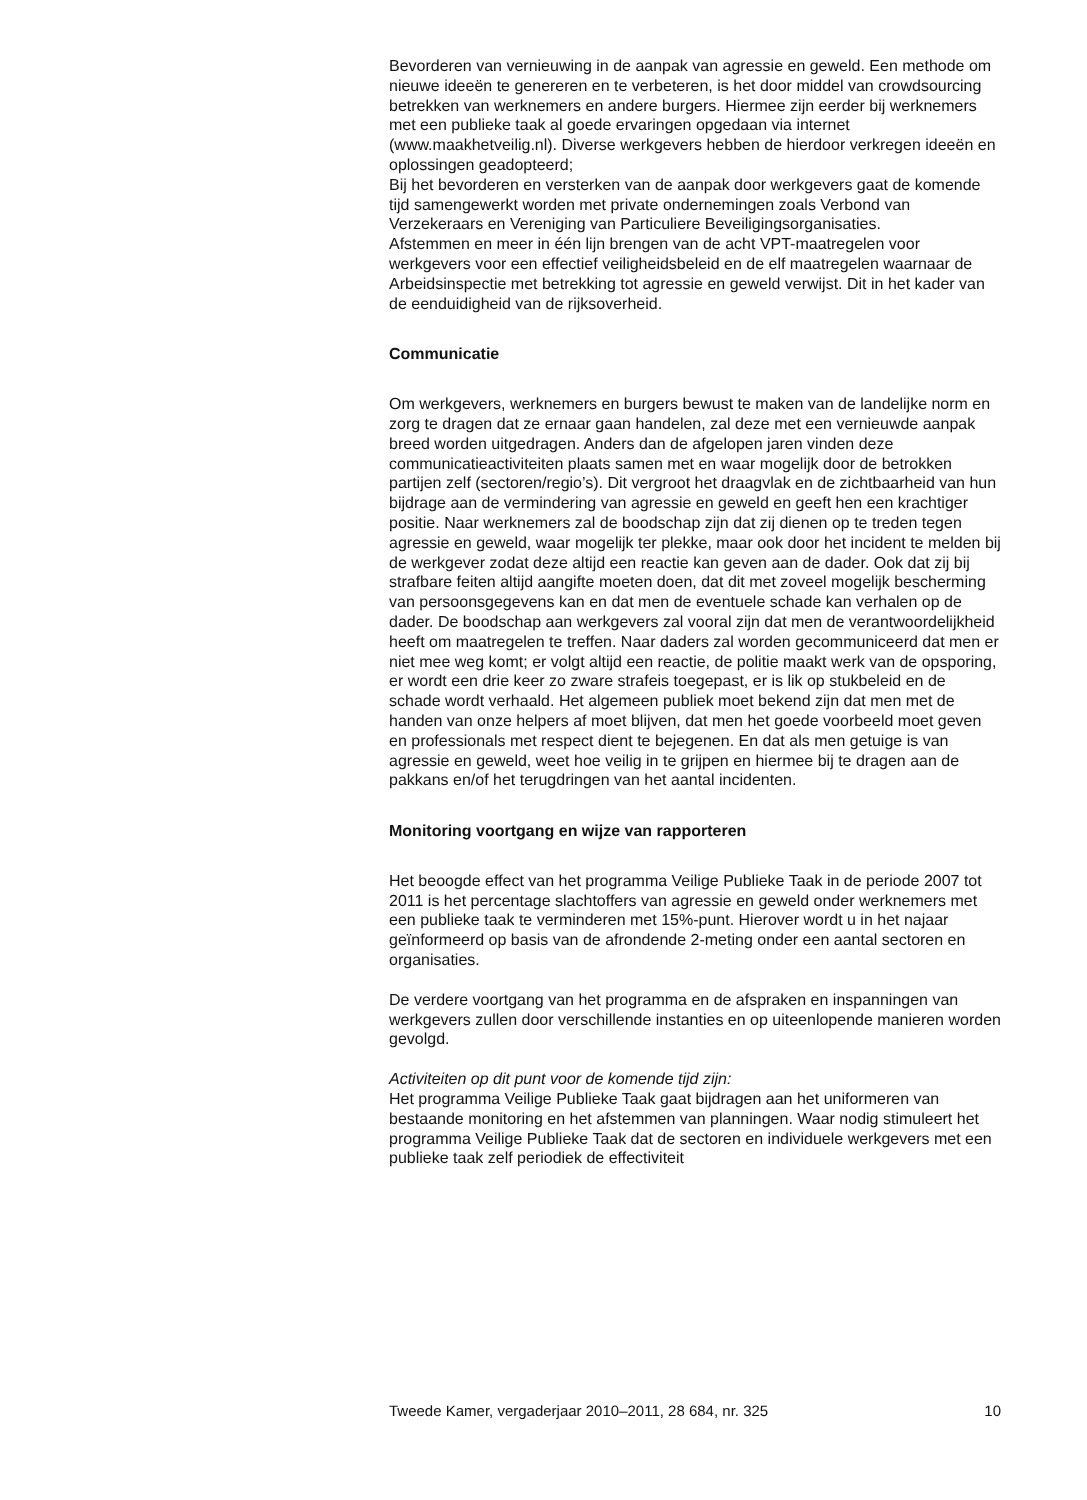Bevorderen van vernieuwing in de aanpak van agressie en geweld. Een methode om nieuwe ideeën te genereren en te verbeteren, is het door middel van crowdsourcing betrekken van werknemers en andere burgers. Hiermee zijn eerder bij werknemers met een publieke taak al goede ervaringen opgedaan via internet (www.maakhetveilig.nl). Diverse werkgevers hebben de hierdoor verkregen ideeën en oplossingen geadopteerd;
Bij het bevorderen en versterken van de aanpak door werkgevers gaat de komende tijd samengewerkt worden met private ondernemingen zoals Verbond van Verzekeraars en Vereniging van Particuliere Beveiligingsorganisaties.
Afstemmen en meer in één lijn brengen van de acht VPT-maatregelen voor werkgevers voor een effectief veiligheidsbeleid en de elf maatregelen waarnaar de Arbeidsinspectie met betrekking tot agressie en geweld verwijst. Dit in het kader van de eenduidigheid van de rijksoverheid.
Communicatie
Om werkgevers, werknemers en burgers bewust te maken van de landelijke norm en zorg te dragen dat ze ernaar gaan handelen, zal deze met een vernieuwde aanpak breed worden uitgedragen. Anders dan de afgelopen jaren vinden deze communicatieactiviteiten plaats samen met en waar mogelijk door de betrokken partijen zelf (sectoren/regio’s). Dit vergroot het draagvlak en de zichtbaarheid van hun bijdrage aan de vermindering van agressie en geweld en geeft hen een krachtiger positie. Naar werknemers zal de boodschap zijn dat zij dienen op te treden tegen agressie en geweld, waar mogelijk ter plekke, maar ook door het incident te melden bij de werkgever zodat deze altijd een reactie kan geven aan de dader. Ook dat zij bij strafbare feiten altijd aangifte moeten doen, dat dit met zoveel mogelijk bescherming van persoonsgegevens kan en dat men de eventuele schade kan verhalen op de dader. De boodschap aan werkgevers zal vooral zijn dat men de verantwoordelijkheid heeft om maatregelen te treffen. Naar daders zal worden gecommuniceerd dat men er niet mee weg komt; er volgt altijd een reactie, de politie maakt werk van de opsporing, er wordt een drie keer zo zware strafeis toegepast, er is lik op stukbeleid en de schade wordt verhaald. Het algemeen publiek moet bekend zijn dat men met de handen van onze helpers af moet blijven, dat men het goede voorbeeld moet geven en professionals met respect dient te bejegenen. En dat als men getuige is van agressie en geweld, weet hoe veilig in te grijpen en hiermee bij te dragen aan de pakkans en/of het terugdringen van het aantal incidenten.
Monitoring voortgang en wijze van rapporteren
Het beoogde effect van het programma Veilige Publieke Taak in de periode 2007 tot 2011 is het percentage slachtoffers van agressie en geweld onder werknemers met een publieke taak te verminderen met 15%-punt. Hierover wordt u in het najaar geïnformeerd op basis van de afrondende 2-meting onder een aantal sectoren en organisaties.
De verdere voortgang van het programma en de afspraken en inspanningen van werkgevers zullen door verschillende instanties en op uiteenlopende manieren worden gevolgd.
Activiteiten op dit punt voor de komende tijd zijn:
Het programma Veilige Publieke Taak gaat bijdragen aan het uniformeren van bestaande monitoring en het afstemmen van planningen. Waar nodig stimuleert het programma Veilige Publieke Taak dat de sectoren en individuele werkgevers met een publieke taak zelf periodiek de effectiviteit
Tweede Kamer, vergaderjaar 2010–2011, 28 684, nr. 325 10